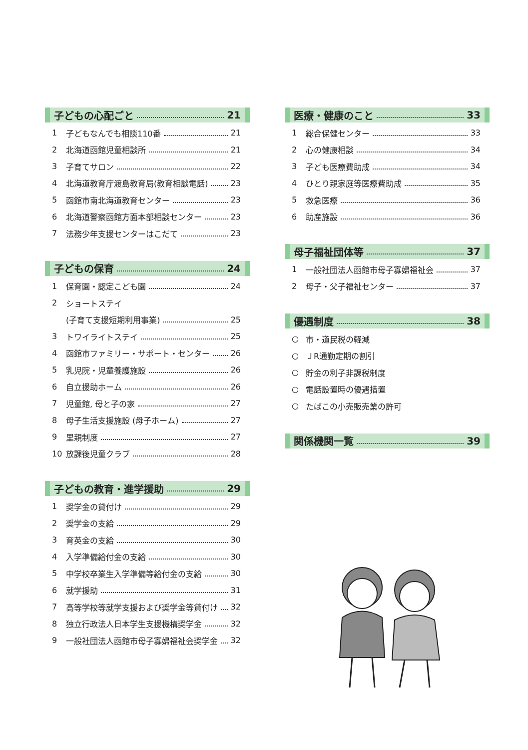子どもの心配ごと 21
1 子どもなんでも相談110番 21
2 北海道函館児童相談所 21
3 子育てサロン 22
4 北海道教育庁渡島教育局(教育相談電話) 23
5 函館市南北海道教育センター 23
6 北海道警察函館方面本部相談センター 23
7 法務少年支援センターはこだて 23
子どもの保育 24
1 保育園・認定こども園 24
2 ショートステイ
(子育て支援短期利用事業) 25
3 トワイライトステイ 25
4 函館市ファミリー・サポート・センター 26
5 乳児院・児童養護施設 26
6 自立援助ホーム 26
7 児童館, 母と子の家 27
8 母子生活支援施設 (母子ホーム) 27
9 里親制度 27
10 放課後児童クラブ 28
子どもの教育・進学援助 29
1 奨学金の貸付け 29
2 奨学金の支給 29
3 育英金の支給 30
4 入学準備給付金の支給 30
5 中学校卒業生入学準備等給付金の支給 30
6 就学援助 31
7 高等学校等就学支援および奨学金等貸付け 32
8 独立行政法人日本学生支援機構奨学金 32
9 一般社団法人函館市母子寡婦福祉会奨学金 32
医療・健康のこと 33
1 総合保健センター 33
2 心の健康相談 34
3 子ども医療費助成 34
4 ひとり親家庭等医療費助成 35
5 救急医療 36
6 助産施設 36
母子福祉団体等 37
1 一般社団法人函館市母子寡婦福祉会 37
2 母子・父子福祉センター 37
優遇制度 38
○ 市・道民税の軽減
○ ＪR通勤定期の割引
○ 貯金の利子非課税制度
○ 電話設置時の優遇措置
○ たばこの小売販売業の許可
関係機関一覧 39